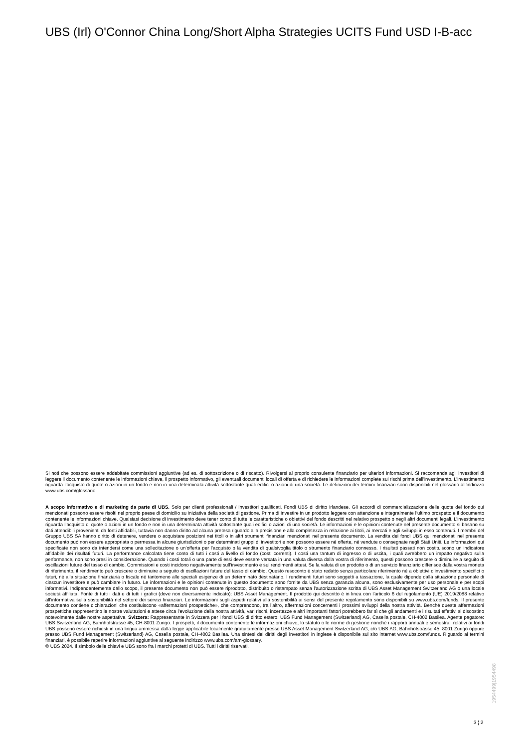UBS (Irl) O'Connor China Long/Short Alpha Strategies UCITS Fund USD I-B-acc
Si noti che possono essere addebitate commissioni aggiuntive (ad es. di sottoscrizione o di riscatto). Rivolgersi al proprio consulente finanziario per ulteriori informazioni. Si raccomanda agli investitori di leggere il documento contenente le informazioni chiave, il prospetto informativo, gli eventuali documenti locali di offerta e di richiedere le informazioni complete sui rischi prima dell’investimento. L’investimento riguarda l’acquisto di quote o azioni in un fondo e non in una determinata attività sottostante quali edifici o azioni di una società. Le definizioni dei termini finanziari sono disponibili nel glossario all’indirizzo www.ubs.com/glossario.
A scopo informativo e di marketing da parte di UBS. Solo per clienti professionali / investitori qualificati. Fondi UBS di diritto irlandese. Gli accordi di commercializzazione delle quote del fondo qui menzionati possono essere risolti nel proprio paese di domicilio su iniziativa della società di gestione. Prima di investire in un prodotto leggere con attenzione e integralmente l’ultimo prospetto e il documento contenente le informazioni chiave. Qualsiasi decisione di investimento deve tener conto di tutte le caratteristiche o obiettivi del fondo descritti nel relativo prospetto o negli altri documenti legali. L’investimento riguarda l’acquisto di quote o azioni in un fondo e non in una determinata attività sottostante quali edifici o azioni di una società. Le informazioni e le opinioni contenute nel presente documento si basano su dati attendibili provenienti da fonti affidabili, tuttavia non danno diritto ad alcuna pretesa riguardo alla precisione e alla completezza in relazione ai titoli, ai mercati e agli sviluppi in esso contenuti. I membri del Gruppo UBS SA hanno diritto di detenere, vendere o acquistare posizioni nei titoli o in altri strumenti finanziari menzionati nel presente documento. La vendita dei fondi UBS qui menzionati nel presente documento può non essere appropriata o permessa in alcune giurisdizioni o per determinati gruppi di investitori e non possono essere né offerte, né vendute o consegnate negli Stati Uniti. Le informazioni qui specificate non sono da intendersi come una sollecitazione o un’offerta per l’acquisto o la vendita di qualsivoglia titolo o strumento finanziario connesso. I risultati passati non costituiscono un indicatore affidabile dei risultati futuri. La performance calcolata tiene conto di tutti i costi a livello di fondo (costi correnti). I costi una tantum di ingresso o di uscita, i quali avrebbero un impatto negativo sulla performance, non sono presi in considerazione. Quando i costi totali o una parte di essi deve essere versata in una valuta diversa dalla vostra di riferimento, questi possono crescere o diminuire a seguito di oscillazioni future del tasso di cambio. Commissioni e costi incidono negativamente sull’investimento e sui rendimenti attesi. Se la valuta di un prodotto o di un servizio finanziario differisce dalla vostra moneta di riferimento, il rendimento può crescere o diminuire a seguito di oscillazioni future del tasso di cambio. Questo resoconto è stato redatto senza particolare riferimento né a obiettivi d’investimento specifici o futuri, né alla situazione finanziaria o fiscale né tantomeno alle speciali esigenze di un determinato destinatario. I rendimenti futuri sono soggetti a tassazione, la quale dipende dalla situazione personale di ciascun investitore e può cambiare in futuro. Le informazioni e le opinioni contenute in questo documento sono fornite da UBS senza garanzia alcuna, sono esclusivamente per uso personale e per scopi informativi. Indipendentemente dallo scopo, il presente documento non può essere riprodotto, distribuito o ristampato senza l’autorizzazione scritta di UBS Asset Management Switzerland AG o una locale società affiliata. Fonte di tutti i dati e di tutti i grafici (dove non diversamente indicato): UBS Asset Management. Il prodotto qui descritto è in linea con l'articolo 6 del regolamento (UE) 2019/2088 relativo all’informativa sulla sostenibilità nel settore dei servizi finanziari. Le informazioni sugli aspetti relativi alla sostenibilità ai sensi del presente regolamento sono disponibili su www.ubs.com/funds. Il presente documento contiene dichiarazioni che costituiscono «affermazioni prospettiche», che comprendono, tra l’altro, affermazioni concernenti i prossimi sviluppi della nostra attività. Benché queste affermazioni prospettiche rappresentino le nostre valutazioni e attese circa l’evoluzione della nostra attività, vari rischi, incertezze e altri importanti fattori potrebbero far sì che gli andamenti e i risultati effettivi si discostino notevolmente dalle nostre aspettative. Svizzera: Rappresentante in Svizzera per i fondi UBS di diritto estero: UBS Fund Management (Switzerland) AG, Casella postale, CH-4002 Basilea. Agente pagatore: UBS Switzerland AG, Bahnhofstrasse 45, CH-8001 Zurigo. I prospetti, il documento contenente le informazioni chiave, lo statuto o le norme di gestione nonché i rapporti annuali e semestrali relativi ai fondi UBS possono essere richiesti in una lingua ammessa dalla legge applicabile localmente gratuitamente presso UBS Asset Management Switzerland AG, c/o UBS AG, Bahnhofstrasse 45, 8001 Zurigo oppure presso UBS Fund Management (Switzerland) AG, Casella postale, CH-4002 Basilea. Una sintesi dei diritti degli investitori in inglese è disponibile sul sito internet www.ubs.com/funds. Riguardo ai termini finanziari, è possibile reperire informazioni aggiuntive al seguente indirizzo www.ubs.com/am-glossary.
© UBS 2024. Il simbolo delle chiavi e UBS sono fra i marchi protetti di UBS. Tutti i diritti riservati.
1954499|1954498
3 ¦ 2